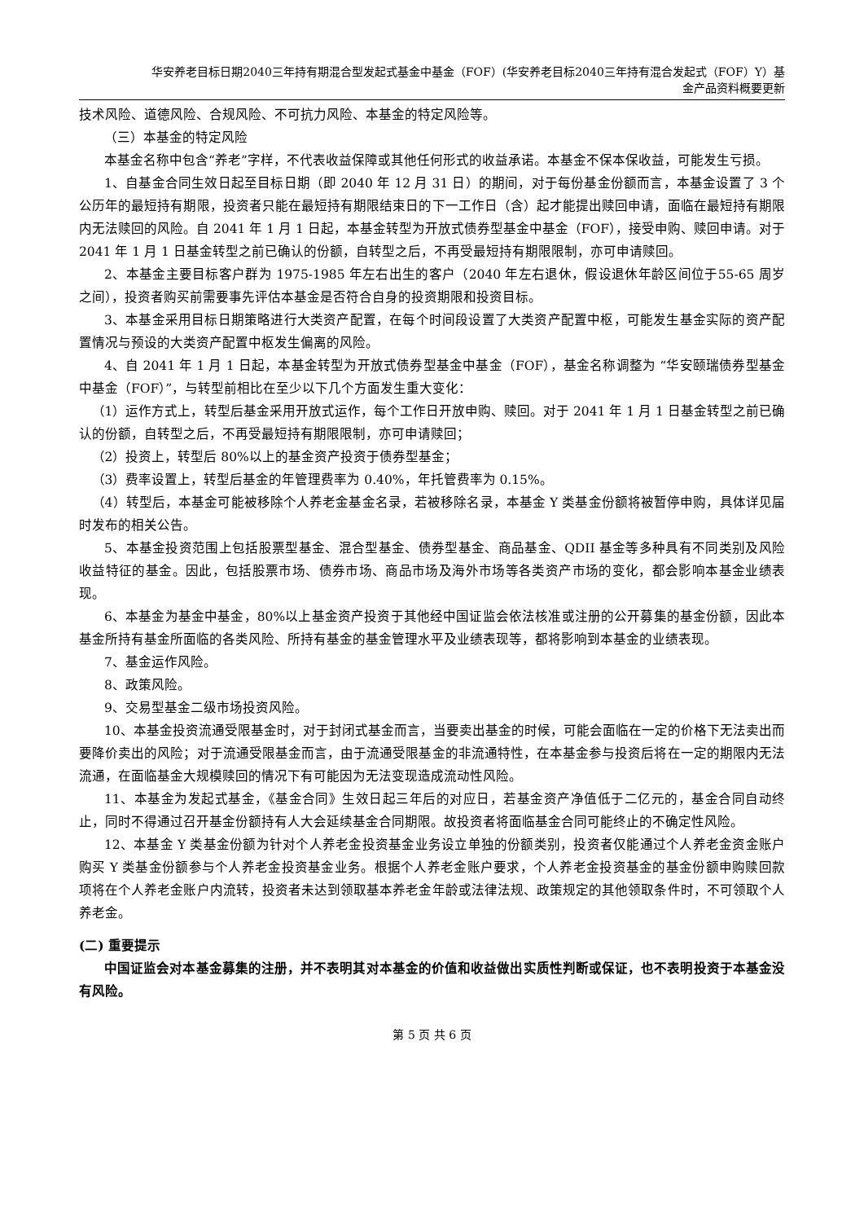华安养老目标日期2040三年持有期混合型发起式基金中基金（FOF）(华安养老目标2040三年持有混合发起式（FOF）Y）基
金产品资料概要更新
技术风险、道德风险、合规风险、不可抗力风险、本基金的特定风险等。
（三）本基金的特定风险
本基金名称中包含“养老”字样，不代表收益保障或其他任何形式的收益承诺。本基金不保本保收益，可能发生亏损。
1、自基金合同生效日起至目标日期（即 2040 年 12 月 31 日）的期间，对于每份基金份额而言，本基金设置了 3 个公历年的最短持有期限，投资者只能在最短持有期限结束日的下一工作日（含）起才能提出赎回申请，面临在最短持有期限内无法赎回的风险。自 2041 年 1 月 1 日起，本基金转型为开放式债券型基金中基金（FOF），接受申购、赎回申请。对于 2041 年 1 月 1 日基金转型之前已确认的份额，自转型之后，不再受最短持有期限限制，亦可申请赎回。
2、本基金主要目标客户群为 1975-1985 年左右出生的客户（2040 年左右退休，假设退休年龄区间位于55-65 周岁之间），投资者购买前需要事先评估本基金是否符合自身的投资期限和投资目标。
3、本基金采用目标日期策略进行大类资产配置，在每个时间段设置了大类资产配置中枢，可能发生基金实际的资产配置情况与预设的大类资产配置中枢发生偏离的风险。
4、自 2041 年 1 月 1 日起，本基金转型为开放式债券型基金中基金（FOF），基金名称调整为 “华安颐瑞债券型基金中基金（FOF）”，与转型前相比在至少以下几个方面发生重大变化：
（1）运作方式上，转型后基金采用开放式运作，每个工作日开放申购、赎回。对于 2041 年 1 月 1 日基金转型之前已确认的份额，自转型之后，不再受最短持有期限限制，亦可申请赎回；
（2）投资上，转型后 80%以上的基金资产投资于债券型基金；
（3）费率设置上，转型后基金的年管理费率为 0.40%，年托管费率为 0.15%。
（4）转型后，本基金可能被移除个人养老金基金名录，若被移除名录，本基金 Y 类基金份额将被暂停申购，具体详见届时发布的相关公告。
5、本基金投资范围上包括股票型基金、混合型基金、债券型基金、商品基金、QDII 基金等多种具有不同类别及风险收益特征的基金。因此，包括股票市场、债券市场、商品市场及海外市场等各类资产市场的变化，都会影响本基金业绩表现。
6、本基金为基金中基金，80%以上基金资产投资于其他经中国证监会依法核准或注册的公开募集的基金份额，因此本基金所持有基金所面临的各类风险、所持有基金的基金管理水平及业绩表现等，都将影响到本基金的业绩表现。
7、基金运作风险。
8、政策风险。
9、交易型基金二级市场投资风险。
10、本基金投资流通受限基金时，对于封闭式基金而言，当要卖出基金的时候，可能会面临在一定的价格下无法卖出而要降价卖出的风险；对于流通受限基金而言，由于流通受限基金的非流通特性，在本基金参与投资后将在一定的期限内无法流通，在面临基金大规模赎回的情况下有可能因为无法变现造成流动性风险。
11、本基金为发起式基金，《基金合同》生效日起三年后的对应日，若基金资产净值低于二亿元的，基金合同自动终止，同时不得通过召开基金份额持有人大会延续基金合同期限。故投资者将面临基金合同可能终止的不确定性风险。
12、本基金 Y 类基金份额为针对个人养老金投资基金业务设立单独的份额类别，投资者仅能通过个人养老金资金账户购买 Y 类基金份额参与个人养老金投资基金业务。根据个人养老金账户要求，个人养老金投资基金的基金份额申购赎回款项将在个人养老金账户内流转，投资者未达到领取基本养老金年龄或法律法规、政策规定的其他领取条件时，不可领取个人养老金。
(二) 重要提示
中国证监会对本基金募集的注册，并不表明其对本基金的价值和收益做出实质性判断或保证，也不表明投资于本基金没有风险。
第 5 页 共 6 页